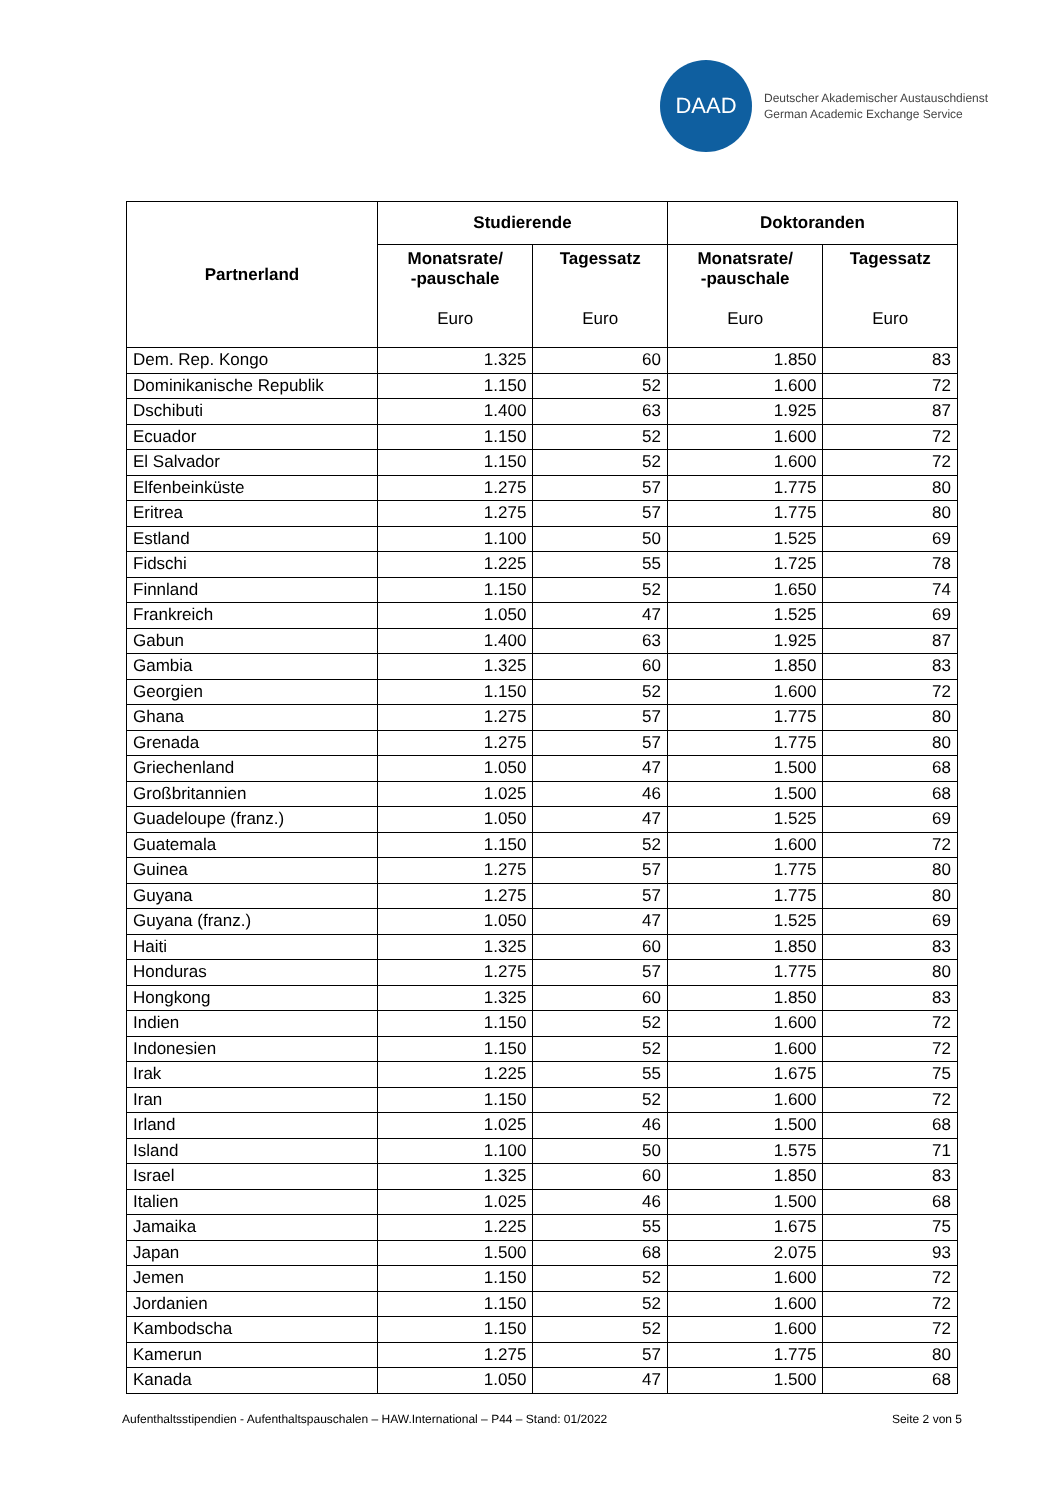DAAD
Deutscher Akademischer Austauschdienst
German Academic Exchange Service
| Partnerland | Studierende | | Doktoranden | |
| --- | --- | --- | --- | --- |
| | Monatsrate/ -pauschale Euro | Tagessatz Euro | Monatsrate/ -pauschale Euro | Tagessatz Euro |
| Dem. Rep. Kongo | 1.325 | 60 | 1.850 | 83 |
| Dominikanische Republik | 1.150 | 52 | 1.600 | 72 |
| Dschibuti | 1.400 | 63 | 1.925 | 87 |
| Ecuador | 1.150 | 52 | 1.600 | 72 |
| El Salvador | 1.150 | 52 | 1.600 | 72 |
| Elfenbeinküste | 1.275 | 57 | 1.775 | 80 |
| Eritrea | 1.275 | 57 | 1.775 | 80 |
| Estland | 1.100 | 50 | 1.525 | 69 |
| Fidschi | 1.225 | 55 | 1.725 | 78 |
| Finnland | 1.150 | 52 | 1.650 | 74 |
| Frankreich | 1.050 | 47 | 1.525 | 69 |
| Gabun | 1.400 | 63 | 1.925 | 87 |
| Gambia | 1.325 | 60 | 1.850 | 83 |
| Georgien | 1.150 | 52 | 1.600 | 72 |
| Ghana | 1.275 | 57 | 1.775 | 80 |
| Grenada | 1.275 | 57 | 1.775 | 80 |
| Griechenland | 1.050 | 47 | 1.500 | 68 |
| Großbritannien | 1.025 | 46 | 1.500 | 68 |
| Guadeloupe (franz.) | 1.050 | 47 | 1.525 | 69 |
| Guatemala | 1.150 | 52 | 1.600 | 72 |
| Guinea | 1.275 | 57 | 1.775 | 80 |
| Guyana | 1.275 | 57 | 1.775 | 80 |
| Guyana (franz.) | 1.050 | 47 | 1.525 | 69 |
| Haiti | 1.325 | 60 | 1.850 | 83 |
| Honduras | 1.275 | 57 | 1.775 | 80 |
| Hongkong | 1.325 | 60 | 1.850 | 83 |
| Indien | 1.150 | 52 | 1.600 | 72 |
| Indonesien | 1.150 | 52 | 1.600 | 72 |
| Irak | 1.225 | 55 | 1.675 | 75 |
| Iran | 1.150 | 52 | 1.600 | 72 |
| Irland | 1.025 | 46 | 1.500 | 68 |
| Island | 1.100 | 50 | 1.575 | 71 |
| Israel | 1.325 | 60 | 1.850 | 83 |
| Italien | 1.025 | 46 | 1.500 | 68 |
| Jamaika | 1.225 | 55 | 1.675 | 75 |
| Japan | 1.500 | 68 | 2.075 | 93 |
| Jemen | 1.150 | 52 | 1.600 | 72 |
| Jordanien | 1.150 | 52 | 1.600 | 72 |
| Kambodscha | 1.150 | 52 | 1.600 | 72 |
| Kamerun | 1.275 | 57 | 1.775 | 80 |
| Kanada | 1.050 | 47 | 1.500 | 68 |
Aufenthaltsstipendien - Aufenthaltspauschalen – HAW.International – P44 – Stand: 01/2022 Seite 2 von 5